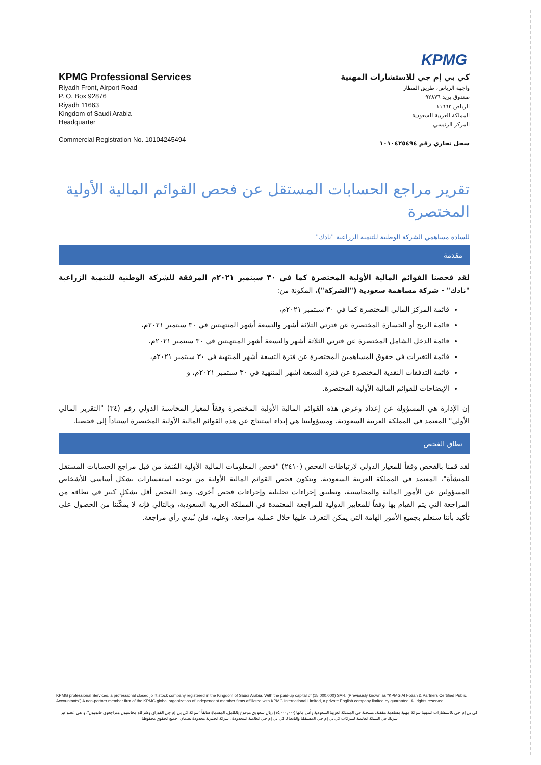KPMG
KPMG Professional Services
Riyadh Front, Airport Road
P. O. Box 92876
Riyadh 11663
Kingdom of Saudi Arabia
Headquarter
Commercial Registration No. 10104245494
كي بي إم جي للاستشارات المهنية
واجهة الرياض، طريق المطار
صندوق بريد ٩٢٨٧٦
الرياض ١١٦٦٣
المملكة العربية السعودية
المركز الرئيسي
سجل تجاري رقم ١٠١٠٤٢٥٤٩٤
تقرير مراجع الحسابات المستقل عن فحص القوائم المالية الأولية المختصرة
للسادة مساهمي الشركة الوطنية للتنمية الزراعية "نادك"
مقدمة
لقد فحصنا القوائم المالية الأولية المختصرة كما في ٣٠ سبتمبر ٢٠٢١م المرفقة للشركة الوطنية للتنمية الزراعية "نادك" - شركة مساهمة سعودية ("الشركة")، المكونة من:
قائمة المركز المالي المختصرة كما في ٣٠ سبتمبر ٢٠٢١م،
قائمة الربح أو الخسارة المختصرة عن فترتي الثلاثة أشهر والتسعة أشهر المنتهيتين في ٣٠ سبتمبر ٢٠٢١م،
قائمة الدخل الشامل المختصرة عن فترتي الثلاثة أشهر والتسعة أشهر المنتهيتين في ٣٠ سبتمبر ٢٠٢١م،
قائمة التغيرات في حقوق المساهمين المختصرة عن فترة التسعة أشهر المنتهية في ٣٠ سبتمبر ٢٠٢١م،
قائمة التدفقات النقدية المختصرة عن فترة التسعة أشهر المنتهية في ٣٠ سبتمبر ٢٠٢١م، و
الإيضاحات للقوائم المالية الأولية المختصرة.
إن الإدارة هي المسؤولة عن إعداد وعرض هذه القوائم المالية الأولية المختصرة وفقاً لمعيار المحاسبة الدولي رقم (٣٤) "التقرير المالي الأولي" المعتمد في المملكة العربية السعودية. ومسؤوليتنا هي إبداء استنتاج عن هذه القوائم المالية الأولية المختصرة استناداً إلى فحصنا.
نطاق الفحص
لقد قمنا بالفحص وفقاً للمعيار الدولي لارتباطات الفحص (٢٤١٠) "فحص المعلومات المالية الأولية المُنفذ من قبل مراجع الحسابات المستقل للمنشأة"، المعتمد في المملكة العربية السعودية. ويتكون فحص القوائم المالية الأولية من توجيه استفسارات بشكل أساسي للأشخاص المسؤولين عن الأمور المالية والمحاسبية، وتطبيق إجراءات تحليلية وإجراءات فحص أخرى. ويعد الفحص أقل بشكلٍ كبير في نطاقه من المراجعة التي يتم القيام بها وفقاً للمعايير الدولية للمراجعة المعتمدة في المملكة العربية السعودية، وبالتالي فإنه لا يمكّننا من الحصول على تأكيد بأننا سنعلم بجميع الأمور الهامة التي يمكن التعرف عليها خلال عملية مراجعة. وعليه، فلن نُبدي رأي مراجعة.
KPMG professional Services, a professional closed joint stock company registered in the Kingdom of Saudi Arabia. With the paid-up capital of (15,000,000) SAR. (Previously known as "KPMG Al Fozan & Partners Certified Public Accountants") A non-partner member firm of the KPMG global organization of independent member firms affiliated with KPMG International Limited, a private English company limited by guarantee. All rights reserved
كي بي إم جي للاستشارات المهنية شركة مهنية مساهمة مقفلة، مسجلة في المملكة العربية السعودية رأس مالها (١٥,٠٠٠,٠٠٠) ريال سعودي مدفوع بالكامل، المسماة سابقاً "شركة كي بي إم جي الفوزان وشركاه محاسبون ومراجعون قانونيون". و هي عضو غير شريك في الشبكة العالمية لشركات كي بي إم جي المستقلة والتابعة لـ كي بي إم جي العالمية المحدودة، شركة انجليزية محدودة بضمان. جميع الحقوق محفوظة.